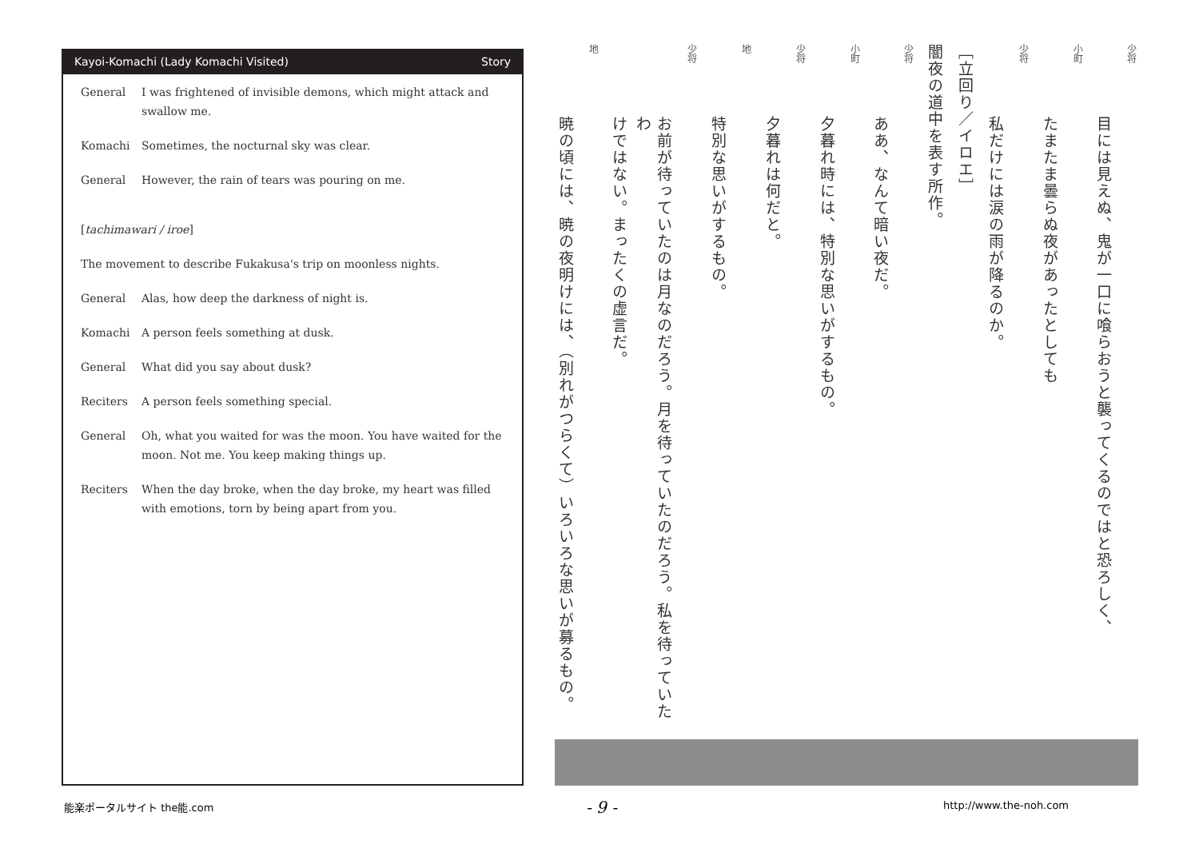Kayoi-Komachi (Lady Komachi Visited) Story
General I was frightened of invisible demons, which might attack and swallow me.
Komachi Sometimes, the nocturnal sky was clear.
General However, the rain of tears was pouring on me.
[tachimawari / iroe]
The movement to describe Fukakusa's trip on moonless nights.
General Alas, how deep the darkness of night is.
Komachi A person feels something at dusk.
General What did you say about dusk?
Reciters A person feels something special.
General Oh, what you waited for was the moon. You have waited for the moon. Not me. You keep making things up.
Reciters When the day broke, when the day broke, my heart was filled with emotions, torn by being apart from you.
少将
目には見えぬ、鬼が一口に喰らおうと襲ってくるのではと恐ろしく、
小町
たまたま曇らぬ夜があったとしても
少将
私だけには涙の雨が降るのか。
［立回り／イロエ］
闇夜の道中を表す所作。
少将
ああ、なんて暗い夜だ。
小町
夕暮れ時には、特別な思いがするもの。
少将
夕暮れは何だと。
地
特別な思いがするもの。
少将
お前が待っていたのは月なのだろう。月を待っていたのだろう。私を待っていたわ
けではない。まったくの虚言だ。
地
暁の頃には、暁の夜明けには、（別れがつらくて）いろいろな思いが募るもの。
能楽ポータルサイト the能.com - 9 - http://www.the-noh.com